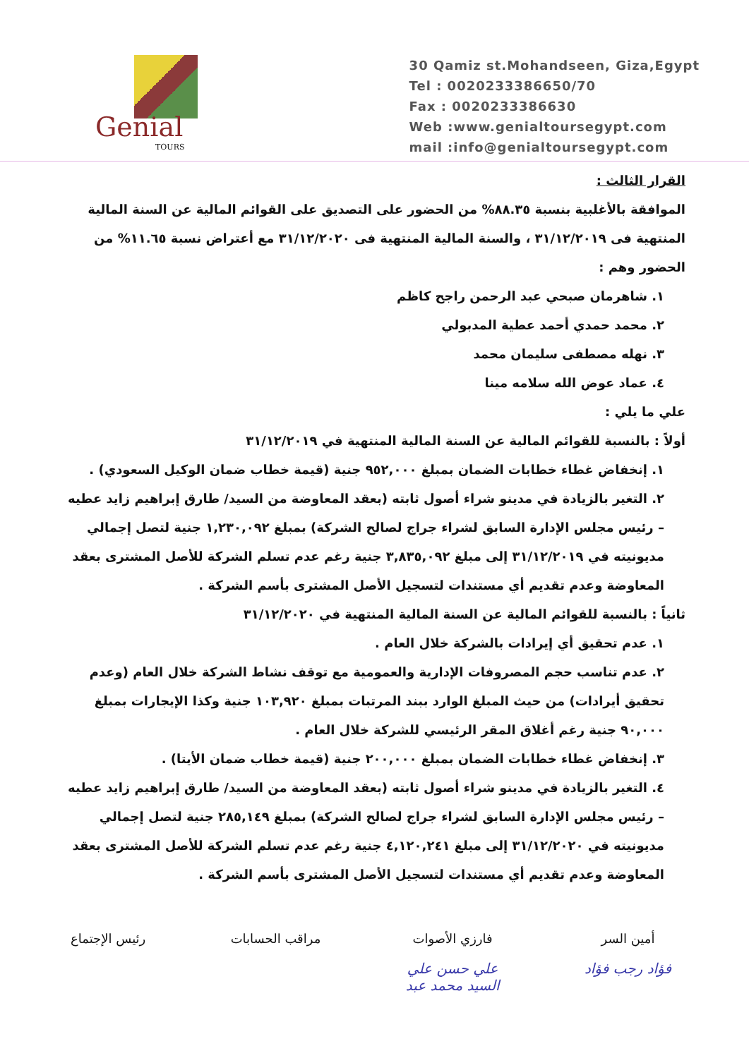Genial
TOURS
30 Qamiz st.Mohandseen, Giza,Egypt
Tel : 0020233386650/70
Fax : 0020233386630
Web :www.genialtoursegypt.com
mail :info@genialtoursegypt.com
القرار الثالث :
الموافقة بالأغلبية بنسبة ٨٨.٣٥% من الحضور على التصديق على القوائم المالية عن السنة المالية المنتهية فى ٣١/١٢/٢٠١٩ ، والسنة المالية المنتهية فى ٣١/١٢/٢٠٢٠ مع أعتراض نسبة ١١.٦٥% من الحضور وهم :
١. شاهرمان صبحي عبد الرحمن راجح كاظم
٢. محمد حمدي أحمد عطية المدبولي
٣. نهله مصطفى سليمان محمد
٤. عماد عوض الله سلامه مينا
علي ما يلي :
أولاً : بالنسبة للقوائم المالية عن السنة المالية المنتهية في ٣١/١٢/٢٠١٩
١. إنخفاض غطاء خطابات الضمان بمبلغ ٩٥٢,٠٠٠ جنية (قيمة خطاب ضمان الوكيل السعودي) .
٢. التغير بالزيادة في مدينو شراء أصول ثابته (بعقد المعاوضة من السيد/ طارق إبراهيم زايد عطيه – رئيس مجلس الإدارة السابق لشراء جراج لصالح الشركة) بمبلغ ١,٢٣٠,٠٩٢ جنية لتصل إجمالي مديونيته في ٣١/١٢/٢٠١٩ إلى مبلغ ٣,٨٣٥,٠٩٢ جنية رغم عدم تسلم الشركة للأصل المشترى بعقد المعاوضة وعدم تقديم أي مستندات لتسجيل الأصل المشترى بأسم الشركة .
ثانياً : بالنسبة للقوائم المالية عن السنة المالية المنتهية في ٣١/١٢/٢٠٢٠
١. عدم تحقيق أي إيرادات بالشركة خلال العام .
٢. عدم تناسب حجم المصروفات الإدارية والعمومية مع توقف نشاط الشركة خلال العام (وعدم تحقيق أيرادات) من حيث المبلغ الوارد ببند المرتبات بمبلغ ١٠٣,٩٢٠ جنية وكذا الإيجارات بمبلغ ٩٠,٠٠٠ جنية رغم أغلاق المقر الرئيسي للشركة خلال العام .
٣. إنخفاض غطاء خطابات الضمان بمبلغ ٢٠٠,٠٠٠ جنية (قيمة خطاب ضمان الأيتا) .
٤. التغير بالزيادة في مدينو شراء أصول ثابته (بعقد المعاوضة من السيد/ طارق إبراهيم زايد عطيه – رئيس مجلس الإدارة السابق لشراء جراج لصالح الشركة) بمبلغ ٢٨٥,١٤٩ جنية لتصل إجمالي مديونيته في ٣١/١٢/٢٠٢٠ إلى مبلغ ٤,١٢٠,٢٤١ جنية رغم عدم تسلم الشركة للأصل المشترى بعقد المعاوضة وعدم تقديم أي مستندات لتسجيل الأصل المشترى بأسم الشركة .
أمين السر
فؤاد رجب فؤاد
فارزي الأصوات
علي حسن علي
السيد محمد عبد
مراقب الحسابات رئيس الإجتماع